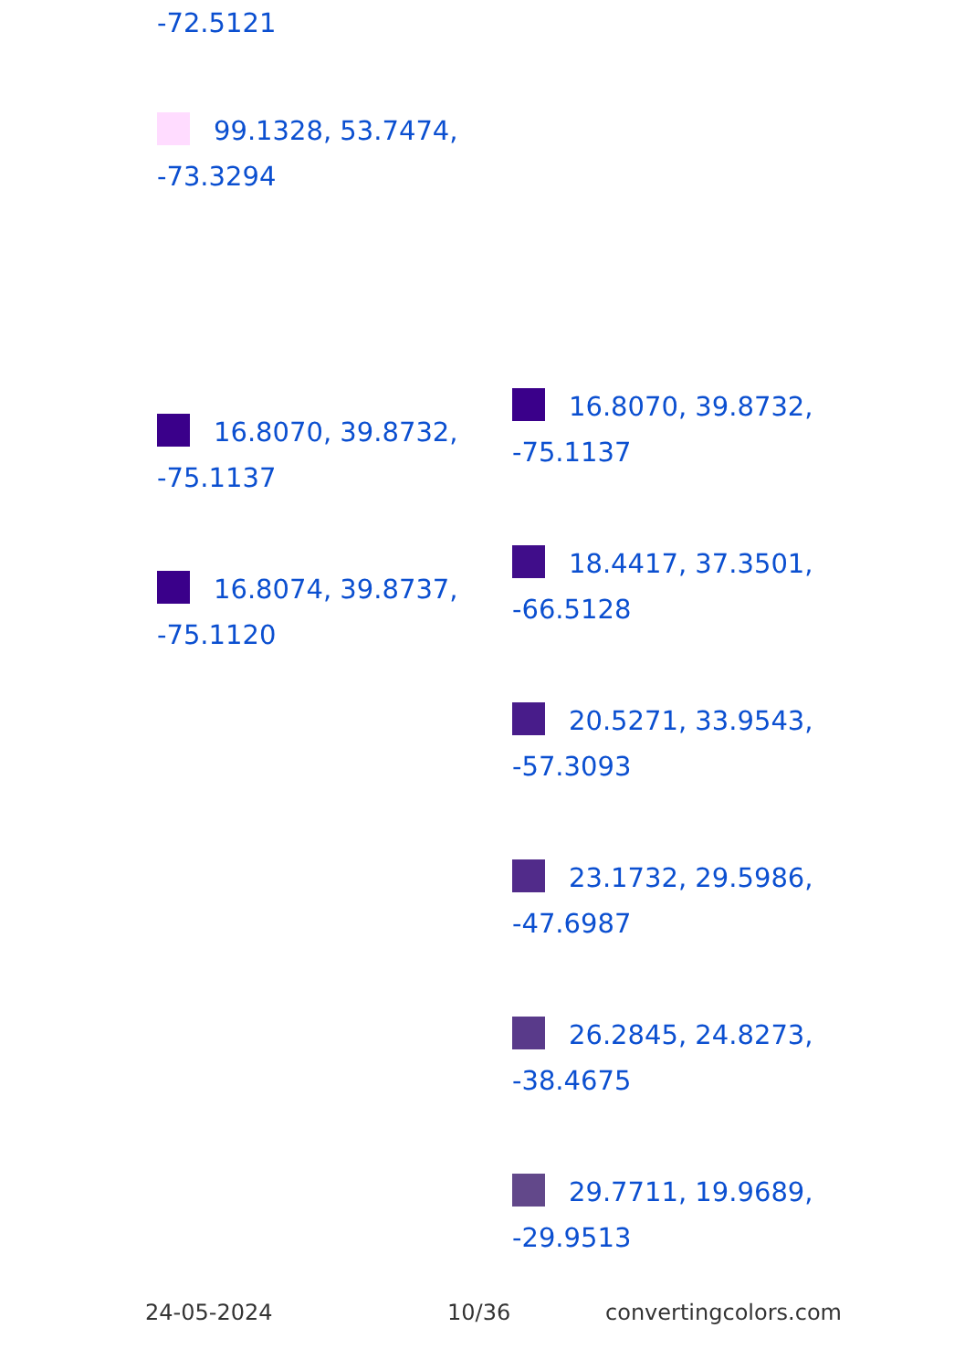-72.5121
99.1328, 53.7474, -73.3294
16.8070, 39.8732, -75.1137
16.8074, 39.8737, -75.1120
16.8070, 39.8732, -75.1137
18.4417, 37.3501, -66.5128
20.5271, 33.9543, -57.3093
23.1732, 29.5986, -47.6987
26.2845, 24.8273, -38.4675
29.7711, 19.9689, -29.9513
24-05-2024 10/36 convertingcolors.com